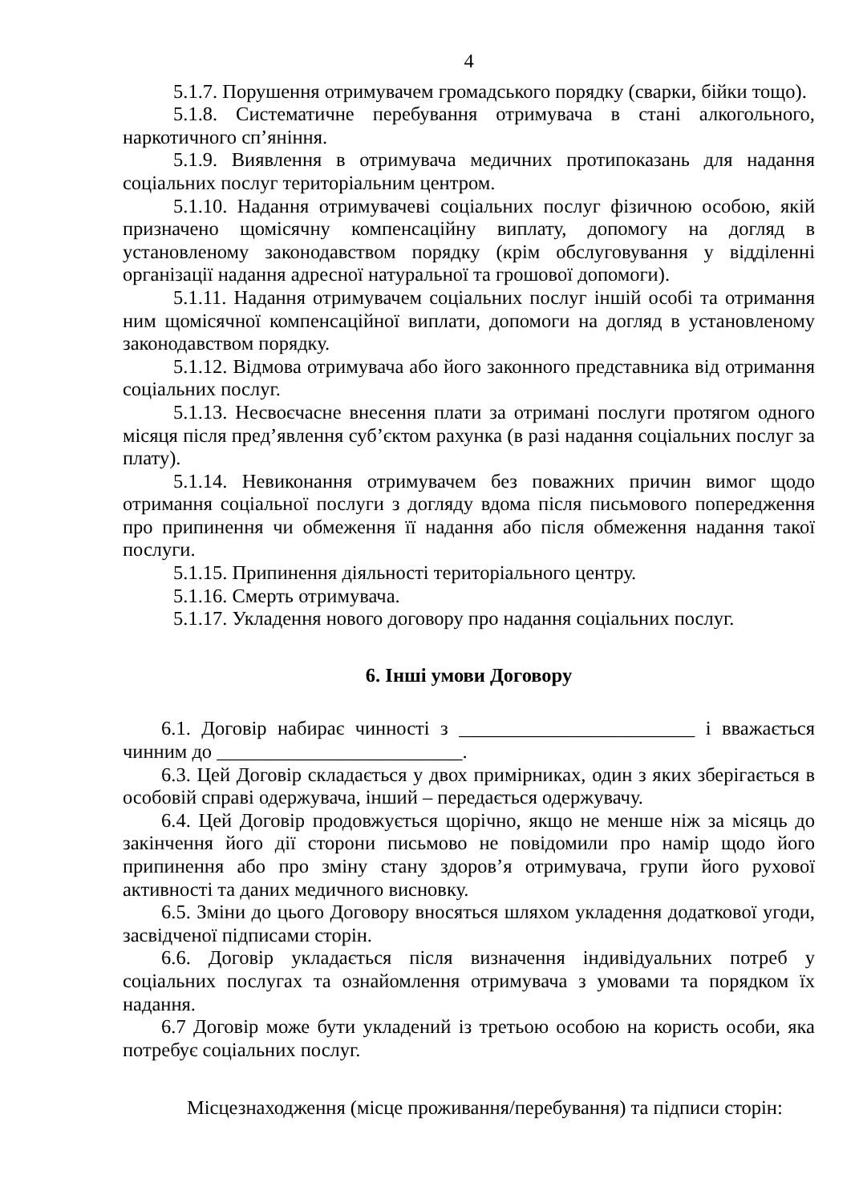4
5.1.7. Порушення отримувачем громадського порядку (сварки, бійки тощо).
5.1.8. Систематичне перебування отримувача в стані алкогольного, наркотичного сп’яніння.
5.1.9. Виявлення в отримувача медичних протипоказань для надання соціальних послуг територіальним центром.
5.1.10. Надання отримувачеві соціальних послуг фізичною особою, якій призначено щомісячну компенсаційну виплату, допомогу на догляд в установленому законодавством порядку (крім обслуговування у відділенні організації надання адресної натуральної та грошової допомоги).
5.1.11. Надання отримувачем соціальних послуг іншій особі та отримання ним щомісячної компенсаційної виплати, допомоги на догляд в установленому законодавством порядку.
5.1.12. Відмова отримувача або його законного представника від отримання соціальних послуг.
5.1.13. Несвоєчасне внесення плати за отримані послуги протягом одного місяця після пред’явлення суб’єктом рахунка (в разі надання соціальних послуг за плату).
5.1.14. Невиконання отримувачем без поважних причин вимог щодо отримання соціальної послуги з догляду вдома після письмового попередження про припинення чи обмеження її надання або після обмеження надання такої послуги.
5.1.15. Припинення діяльності територіального центру.
5.1.16. Смерть отримувача.
5.1.17. Укладення нового договору про надання соціальних послуг.
6. Інші умови Договору
6.1. Договір набирає чинності з ________________________ і вважається чинним до _________________________.
6.3. Цей Договір складається у двох примірниках, один з яких зберігається в особовій справі одержувача, інший – передається одержувачу.
6.4. Цей Договір продовжується щорічно, якщо не менше ніж за місяць до закінчення його дії сторони письмово не повідомили про намір щодо його припинення або про зміну стану здоров’я отримувача, групи його рухової активності та даних медичного висновку.
6.5. Зміни до цього Договору вносяться шляхом укладення додаткової угоди, засвідченої підписами сторін.
6.6. Договір укладається після визначення індивідуальних потреб у соціальних послугах та ознайомлення отримувача з умовами та порядком їх надання.
6.7 Договір може бути укладений із третьою особою на користь особи, яка потребує соціальних послуг.
Місцезнаходження (місце проживання/перебування) та підписи сторін: